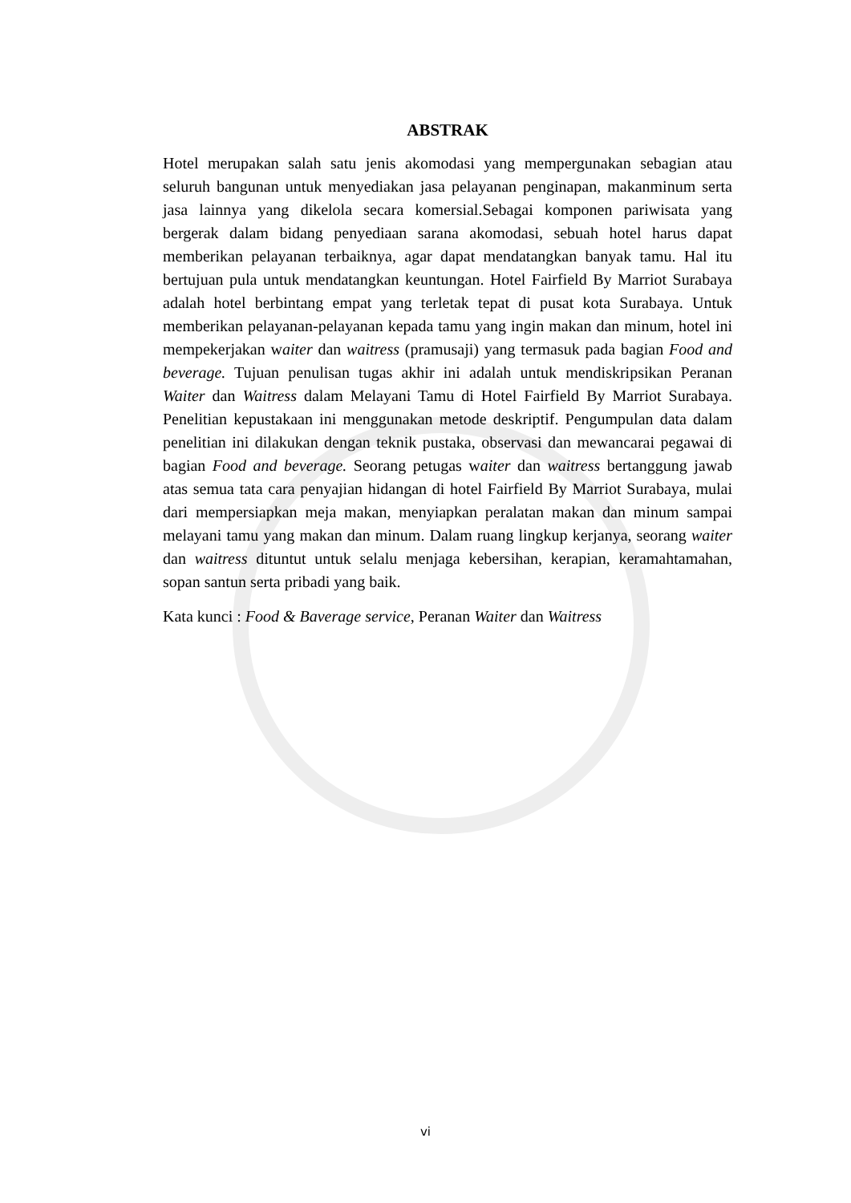ABSTRAK
Hotel merupakan salah satu jenis akomodasi yang mempergunakan sebagian atau seluruh bangunan untuk menyediakan jasa pelayanan penginapan, makanminum serta jasa lainnya yang dikelola secara komersial.Sebagai komponen pariwisata yang bergerak dalam bidang penyediaan sarana akomodasi, sebuah hotel harus dapat memberikan pelayanan terbaiknya, agar dapat mendatangkan banyak tamu. Hal itu bertujuan pula untuk mendatangkan keuntungan. Hotel Fairfield By Marriot Surabaya adalah hotel berbintang empat yang terletak tepat di pusat kota Surabaya. Untuk memberikan pelayanan-pelayanan kepada tamu yang ingin makan dan minum, hotel ini mempekerjakan waiter dan waitress (pramusaji) yang termasuk pada bagian Food and beverage. Tujuan penulisan tugas akhir ini adalah untuk mendiskripsikan Peranan Waiter dan Waitress dalam Melayani Tamu di Hotel Fairfield By Marriot Surabaya. Penelitian kepustakaan ini menggunakan metode deskriptif. Pengumpulan data dalam penelitian ini dilakukan dengan teknik pustaka, observasi dan mewancarai pegawai di bagian Food and beverage. Seorang petugas waiter dan waitress bertanggung jawab atas semua tata cara penyajian hidangan di hotel Fairfield By Marriot Surabaya, mulai dari mempersiapkan meja makan, menyiapkan peralatan makan dan minum sampai melayani tamu yang makan dan minum. Dalam ruang lingkup kerjanya, seorang waiter dan waitress dituntut untuk selalu menjaga kebersihan, kerapian, keramahtamahan, sopan santun serta pribadi yang baik.
Kata kunci : Food & Baverage service, Peranan Waiter dan Waitress
vi